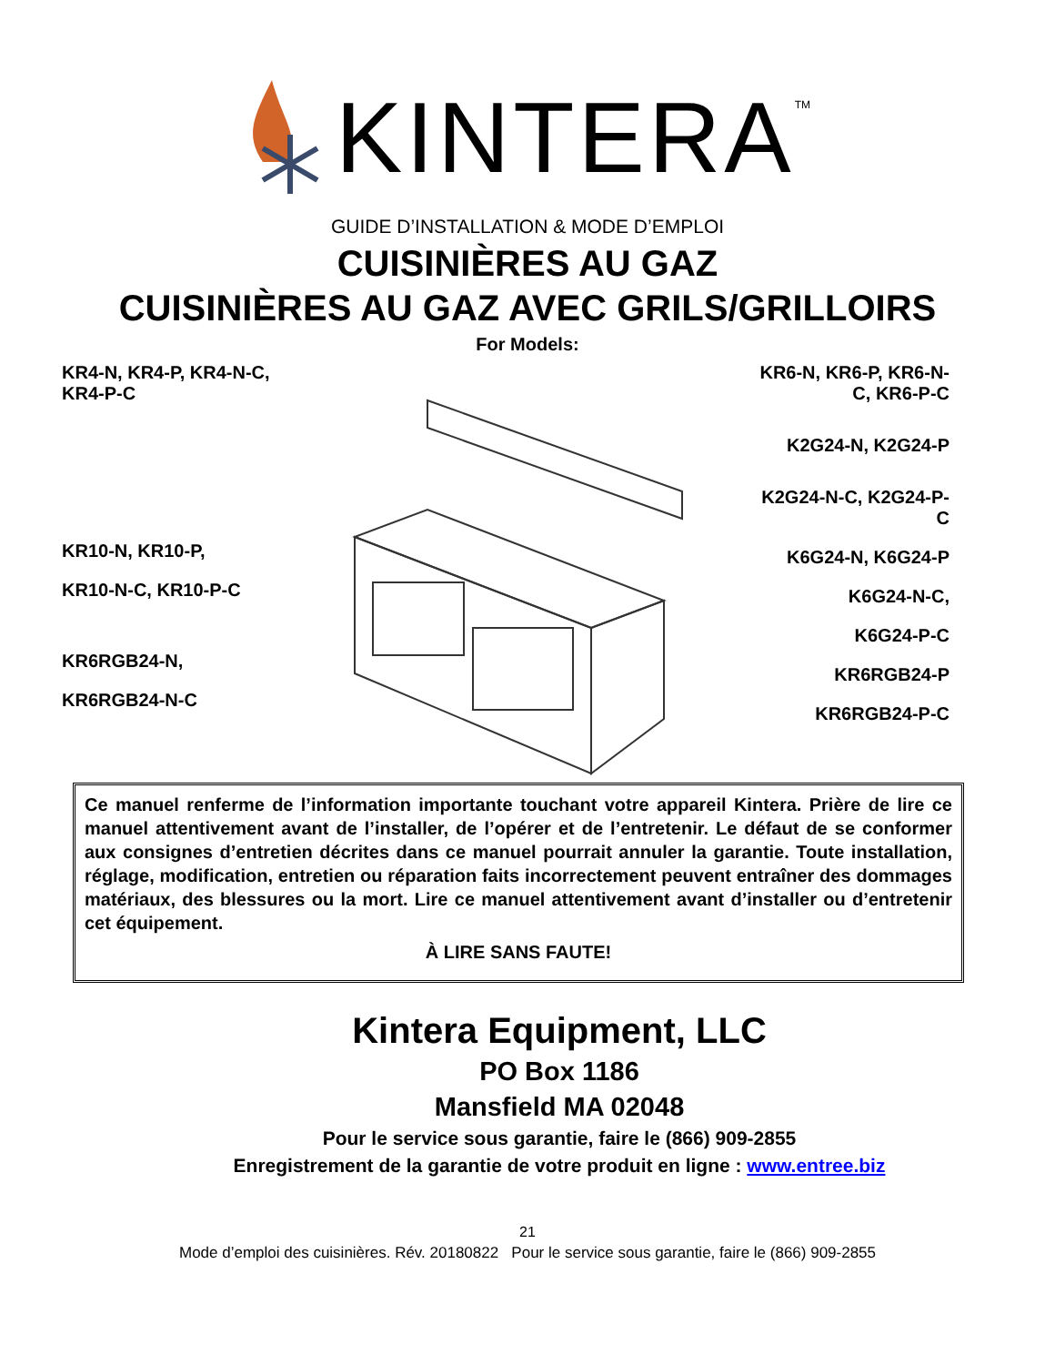KINTERA<sup>TM</sup>
GUIDE D’INSTALLATION & MODE D’EMPLOI
CUISINIÈRES AU GAZ
CUISINIÈRES AU GAZ AVEC GRILS/GRILLOIRS
For Models:
KR4-N, KR4-P, KR4-N-C, KR4-P-C
KR10-N, KR10-P,
KR10-N-C, KR10-P-C
KR6RGB24-N,
KR6RGB24-N-C
KR6-N, KR6-P, KR6-N-C, KR6-P-C
K2G24-N, K2G24-P
K2G24-N-C, K2G24-P-C
K6G24-N, K6G24-P
K6G24-N-C,
K6G24-P-C
KR6RGB24-P
KR6RGB24-P-C
Ce manuel renferme de l’information importante touchant votre appareil Kintera. Prière de lire ce manuel attentivement avant de l’installer, de l’opérer et de l’entretenir. Le défaut de se conformer aux consignes d’entretien décrites dans ce manuel pourrait annuler la garantie. Toute installation, réglage, modification, entretien ou réparation faits incorrectement peuvent entraîner des dommages matériaux, des blessures ou la mort. Lire ce manuel attentivement avant d’installer ou d’entretenir cet équipement.
À LIRE SANS FAUTE!
Kintera Equipment, LLC
PO Box 1186
Mansfield MA 02048
Pour le service sous garantie, faire le (866) 909-2855
Enregistrement de la garantie de votre produit en ligne : www.entree.biz
21
Mode d’emploi des cuisinières. Rév. 20180822 Pour le service sous garantie, faire le (866) 909-2855